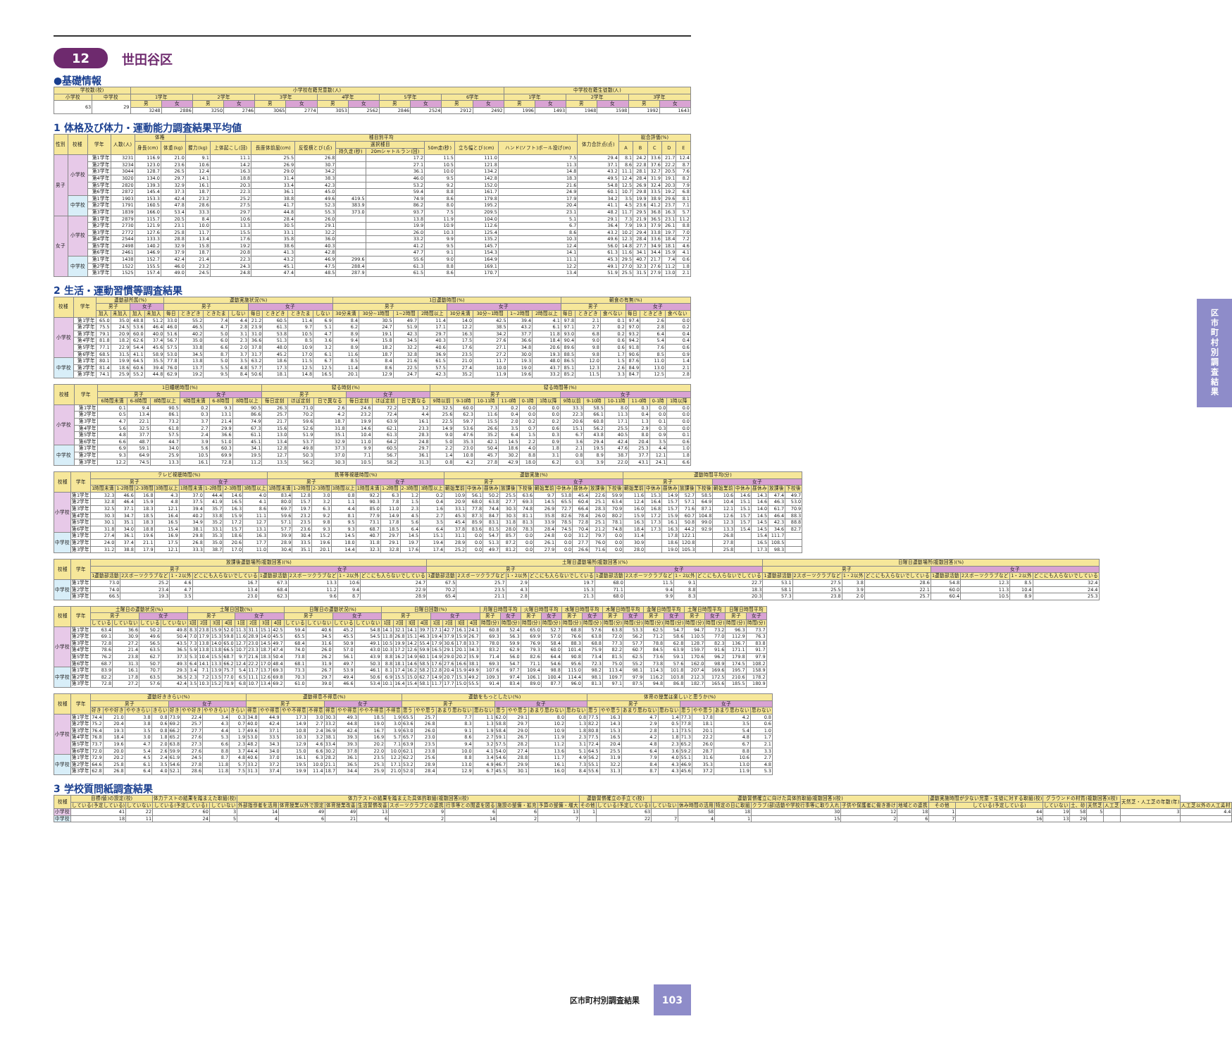12 世田谷区
●基礎情報
| 学校数(校) | | 小学校在籍児童数(人) | | | | | | | | | | | | 中学校在籍生徒数(人) | | | | | |
| --- | --- | --- | --- | --- | --- | --- | --- | --- | --- | --- | --- | --- | --- | --- | --- | --- | --- | --- | --- |
| 小学校 | 中学校 | 1学年 | | 2学年 | | 3学年 | | 4学年 | | 5学年 | | 6学年 | | 1学年 | | 2学年 | | 3学年 | |
| 63 | 29 | 男 | 女 | 男 | 女 | 男 | 女 | 男 | 女 | 男 | 女 | 男 | 女 | 男 | 女 | 男 | 女 | 男 | 女 |
| | | 3248 | 2886 | 3250 | 2746 | 3065 | 2774 | 3053 | 2562 | 2846 | 2524 | 2912 | 2492 | 1996 | 1493 | 1948 | 1598 | 1992 | 1643 |
1 体格及び体力・運動能力調査結果平均値
| 性別 | 校種 | 学年 | 人数(人) | 体格 | | 種目別平均 | | | | | | | | | 体力合計点(点) | 総合評価(%) | | | | |
| --- | --- | --- | --- | --- | --- | --- | --- | --- | --- | --- | --- | --- | --- | --- | --- | --- | --- | --- | --- | --- |
| | | | | 身長(cm) | 体重(kg) | 握力(kg) | 上体起こし(回) | 長座体前屈(cm) | 反復横とび(点) | 選択種目 | | 50m走(秒) | 立ち幅とび(cm) | ハンド(ソフト)ボール投げ(m) | | A | B | C | D | E |
| | | | | | | | | | | 持久走(秒) | 20mシャトルラン(回) | | | | | | | | | |
| 男子 | 小学校 | 第1学年 | 3231 | 116.9 | 21.0 | 9.1 | 11.1 | 25.5 | 26.8 | | 17.2 | 11.5 | 111.0 | 7.5 | 29.4 | 8.1 | 24.2 | 33.6 | 21.7 | 12.4 |
| | | 第2学年 | 3234 | 123.0 | 23.6 | 10.6 | 14.2 | 26.9 | 30.7 | | 27.1 | 10.5 | 121.8 | 11.3 | 37.1 | 8.6 | 22.8 | 37.6 | 22.2 | 8.7 |
| | | 第3学年 | 3044 | 128.7 | 26.5 | 12.4 | 16.3 | 29.0 | 34.2 | | 36.1 | 10.0 | 134.2 | 14.8 | 43.2 | 11.1 | 28.1 | 32.7 | 20.5 | 7.6 |
| | | 第4学年 | 3020 | 134.0 | 29.7 | 14.1 | 18.8 | 31.4 | 38.3 | | 46.0 | 9.5 | 142.8 | 18.3 | 49.5 | 12.4 | 28.4 | 31.9 | 19.1 | 8.2 |
| | | 第5学年 | 2820 | 139.3 | 32.9 | 16.1 | 20.3 | 33.4 | 42.3 | | 53.2 | 9.2 | 152.0 | 21.6 | 54.8 | 12.5 | 26.9 | 32.4 | 20.3 | 7.9 |
| | | 第6学年 | 2872 | 145.4 | 37.3 | 18.7 | 22.3 | 36.1 | 45.0 | | 59.4 | 8.8 | 161.7 | 24.9 | 60.1 | 10.7 | 29.8 | 33.5 | 19.2 | 6.8 |
| | 中学校 | 第1学年 | 1903 | 153.3 | 42.4 | 23.2 | 25.2 | 38.8 | 49.6 | 419.5 | 74.9 | 8.6 | 179.8 | 17.9 | 34.2 | 3.5 | 19.9 | 38.9 | 29.6 | 8.1 |
| | | 第2学年 | 1791 | 160.5 | 47.8 | 28.6 | 27.5 | 41.7 | 52.3 | 383.9 | 86.2 | 8.0 | 195.2 | 20.4 | 41.1 | 4.5 | 23.6 | 41.2 | 23.7 | 7.1 |
| | | 第3学年 | 1839 | 166.0 | 53.4 | 33.3 | 29.7 | 44.8 | 55.3 | 373.0 | 93.7 | 7.5 | 209.5 | 23.1 | 48.2 | 11.7 | 29.5 | 36.8 | 16.3 | 5.7 |
| 女子 | 小学校 | 第1学年 | 2879 | 115.7 | 20.5 | 8.4 | 10.6 | 28.4 | 26.0 | | 13.8 | 11.9 | 104.0 | 5.1 | 29.1 | 7.3 | 21.9 | 36.5 | 23.1 | 11.2 |
| | | 第2学年 | 2730 | 121.9 | 23.1 | 10.0 | 13.3 | 30.5 | 29.1 | | 19.9 | 10.9 | 112.6 | 6.7 | 36.4 | 7.9 | 19.3 | 37.9 | 26.1 | 8.8 |
| | | 第3学年 | 2772 | 127.6 | 25.8 | 11.7 | 15.5 | 33.1 | 32.2 | | 26.0 | 10.3 | 125.4 | 8.6 | 43.2 | 10.2 | 29.4 | 33.8 | 19.7 | 7.0 |
| | | 第4学年 | 2544 | 133.3 | 28.8 | 13.4 | 17.6 | 35.8 | 36.0 | | 33.2 | 9.9 | 135.2 | 10.3 | 49.6 | 12.3 | 28.4 | 33.6 | 18.4 | 7.2 |
| | | 第5学年 | 2498 | 140.2 | 32.9 | 15.8 | 19.2 | 38.6 | 40.3 | | 41.2 | 9.5 | 145.7 | 12.4 | 56.0 | 14.8 | 27.7 | 34.9 | 18.1 | 4.6 |
| | | 第6学年 | 2461 | 146.9 | 37.9 | 18.7 | 20.8 | 41.3 | 42.8 | | 47.7 | 9.1 | 154.3 | 14.1 | 61.3 | 11.6 | 34.1 | 34.4 | 15.9 | 4.1 |
| | 中学校 | 第1学年 | 1438 | 152.7 | 42.4 | 21.4 | 22.3 | 43.2 | 46.9 | 299.6 | 55.6 | 9.0 | 164.9 | 11.1 | 45.3 | 29.5 | 40.7 | 21.7 | 7.4 | 0.6 |
| | | 第2学年 | 1522 | 155.5 | 46.0 | 23.2 | 24.3 | 45.1 | 47.5 | 288.4 | 61.3 | 8.8 | 169.1 | 12.2 | 49.1 | 27.0 | 32.3 | 27.6 | 11.2 | 1.8 |
| | | 第3学年 | 1525 | 157.4 | 49.0 | 24.5 | 24.8 | 47.4 | 48.5 | 287.9 | 61.5 | 8.6 | 170.7 | 13.4 | 51.9 | 25.5 | 31.5 | 27.9 | 13.0 | 2.1 |
2 生活・運動習慣等調査結果
| 校種 | 学年 | 運動部所属(%) | | | | 運動実施状況(%) | | | | | | | | 1日運動時間(%) | | | | | | | | 朝食の有無(%) | | | | | |
| --- | --- | --- | --- | --- | --- | --- | --- | --- | --- | --- | --- | --- | --- | --- | --- | --- | --- | --- | --- | --- | --- | --- | --- | --- | --- | --- | --- |
| | | 男子 | | 女子 | | 男子 | | | | 女子 | | | | 男子 | | | | 女子 | | | | 男子 | | | 女子 | | |
| | | 加入 | 未加入 | 加入 | 未加入 | 毎日 | ときどき | ときたま | しない | 毎日 | ときどき | ときたま | しない | 30分未満 | 30分~1時間 | 1~2時間 | 2時間以上 | 30分未満 | 30分~1時間 | 1~2時間 | 2時間以上 | 毎日 | ときどき | 食べない | 毎日 | ときどき | 食べない |
| 小学校 | 第1学年 | 65.0 | 35.0 | 48.8 | 51.2 | 33.0 | 55.2 | 7.4 | 4.4 | 21.2 | 60.5 | 11.4 | 6.9 | 8.4 | 30.5 | 49.7 | 11.4 | 14.0 | 42.5 | 39.4 | 4.1 | 97.8 | 2.1 | 0.1 | 97.4 | 2.6 | 0.0 |
| | 第2学年 | 75.5 | 24.5 | 53.6 | 46.4 | 46.0 | 46.5 | 4.7 | 2.8 | 23.9 | 61.3 | 9.7 | 5.1 | 6.2 | 24.7 | 51.9 | 17.1 | 12.2 | 38.5 | 43.2 | 6.1 | 97.1 | 2.7 | 0.2 | 97.0 | 2.8 | 0.2 |
| | 第3学年 | 79.1 | 20.9 | 60.0 | 40.0 | 51.6 | 40.2 | 5.0 | 3.1 | 31.0 | 53.8 | 10.5 | 4.7 | 8.9 | 19.1 | 42.3 | 29.7 | 16.3 | 34.2 | 37.7 | 11.8 | 93.0 | 6.8 | 0.2 | 93.2 | 6.4 | 0.4 |
| | 第4学年 | 81.8 | 18.2 | 62.6 | 37.4 | 56.7 | 35.0 | 6.0 | 2.3 | 36.6 | 51.3 | 8.5 | 3.6 | 9.4 | 15.8 | 34.5 | 40.3 | 17.5 | 27.6 | 36.6 | 18.4 | 90.4 | 9.0 | 0.6 | 94.2 | 5.4 | 0.4 |
| | 第5学年 | 77.1 | 22.9 | 54.4 | 45.6 | 57.5 | 33.8 | 6.6 | 2.0 | 37.8 | 48.0 | 10.9 | 3.2 | 8.9 | 18.2 | 32.2 | 40.6 | 17.6 | 27.1 | 34.8 | 20.6 | 89.6 | 9.8 | 0.6 | 91.8 | 7.6 | 0.6 |
| | 第6学年 | 68.5 | 31.5 | 41.1 | 58.9 | 53.0 | 34.5 | 8.7 | 3.7 | 31.7 | 45.2 | 17.0 | 6.1 | 11.6 | 18.7 | 32.8 | 36.9 | 23.5 | 27.2 | 30.0 | 19.3 | 88.5 | 9.8 | 1.7 | 90.6 | 8.5 | 0.9 |
| 中学校 | 第1学年 | 80.1 | 19.9 | 64.5 | 35.5 | 77.8 | 13.8 | 5.0 | 3.5 | 63.2 | 18.6 | 11.5 | 6.7 | 8.5 | 8.4 | 21.6 | 61.5 | 21.0 | 11.7 | 19.3 | 48.0 | 86.5 | 12.0 | 1.5 | 87.6 | 11.0 | 1.4 |
| | 第2学年 | 81.4 | 18.6 | 60.6 | 39.4 | 76.0 | 13.7 | 5.5 | 4.8 | 57.7 | 17.3 | 12.5 | 12.5 | 11.4 | 8.6 | 22.5 | 57.5 | 27.4 | 10.0 | 19.0 | 43.7 | 85.1 | 12.3 | 2.6 | 84.9 | 13.0 | 2.1 |
| | 第3学年 | 74.1 | 25.9 | 55.2 | 44.8 | 62.9 | 19.2 | 9.5 | 8.4 | 50.6 | 18.1 | 14.8 | 16.5 | 20.1 | 12.9 | 24.7 | 42.3 | 35.2 | 11.9 | 19.6 | 33.2 | 85.2 | 11.5 | 3.3 | 84.7 | 12.5 | 2.8 |
| 校種 | 学年 | 1日睡眠時間(%) | | | | | | 寝る時刻(%) | | | | | | 寝る時間帯(%) | | | | | | | | | | | |
| --- | --- | --- | --- | --- | --- | --- | --- | --- | --- | --- | --- | --- | --- | --- | --- | --- | --- | --- | --- | --- | --- | --- | --- | --- | --- |
| | | 男子 | | | 女子 | | | 男子 | | | 女子 | | | 男子 | | | | | | 女子 | | | | | |
| | | 6時間未満 | 6-8時間 | 8時間以上 | 6時間未満 | 6-8時間 | 8時間以上 | 毎日定刻 | ほぼ定刻 | 日で異なる | 毎日定刻 | ほぼ定刻 | 日で異なる | 9時以前 | 9-10時 | 10-11時 | 11-0時 | 0-1時 | 1時以降 | 9時以前 | 9-10時 | 10-11時 | 11-0時 | 0-1時 | 1時以降 |
| 小学校 | 第1学年 | 0.1 | 9.4 | 90.5 | 0.2 | 9.3 | 90.5 | 26.3 | 71.0 | 2.6 | 24.6 | 72.2 | 3.2 | 32.5 | 60.0 | 7.3 | 0.2 | 0.0 | 0.0 | 33.3 | 58.5 | 8.0 | 0.3 | 0.0 | 0.0 |
| | 第2学年 | 0.5 | 13.4 | 86.1 | 0.3 | 13.1 | 86.6 | 25.7 | 70.2 | 4.2 | 23.2 | 72.4 | 4.4 | 25.6 | 62.3 | 11.6 | 0.4 | 0.0 | 0.0 | 22.3 | 66.1 | 11.3 | 0.4 | 0.0 | 0.0 |
| | 第3学年 | 4.7 | 22.1 | 73.2 | 3.7 | 21.4 | 74.9 | 21.7 | 59.6 | 18.7 | 19.9 | 63.9 | 16.1 | 22.5 | 59.7 | 15.5 | 2.0 | 0.2 | 0.2 | 20.6 | 60.8 | 17.1 | 1.3 | 0.1 | 0.0 |
| | 第4学年 | 5.6 | 32.5 | 61.8 | 2.7 | 29.9 | 67.3 | 15.6 | 52.6 | 31.8 | 14.6 | 62.1 | 23.3 | 14.9 | 53.6 | 26.6 | 3.5 | 0.7 | 0.6 | 15.1 | 56.2 | 25.5 | 2.9 | 0.3 | 0.0 |
| | 第5学年 | 4.8 | 37.7 | 57.5 | 2.4 | 36.6 | 61.1 | 13.0 | 51.9 | 35.1 | 10.4 | 61.3 | 28.3 | 9.0 | 47.6 | 35.2 | 6.4 | 1.5 | 0.3 | 6.7 | 43.8 | 40.5 | 8.0 | 0.9 | 0.1 |
| | 第6学年 | 6.6 | 48.7 | 44.7 | 3.9 | 51.0 | 45.1 | 13.4 | 53.7 | 32.9 | 11.0 | 64.2 | 24.8 | 5.0 | 35.3 | 42.1 | 14.5 | 2.2 | 0.9 | 3.6 | 29.4 | 42.4 | 20.4 | 3.5 | 0.6 |
| 中学校 | 第1学年 | 6.9 | 59.1 | 34.0 | 5.6 | 60.3 | 34.1 | 12.8 | 49.8 | 37.3 | 9.9 | 60.5 | 29.7 | 2.2 | 23.0 | 50.4 | 18.6 | 4.0 | 1.8 | 2.1 | 19.5 | 47.6 | 25.3 | 4.4 | 1.0 |
| | 第2学年 | 9.3 | 64.9 | 25.9 | 10.5 | 69.9 | 19.5 | 12.7 | 50.3 | 37.0 | 7.1 | 56.7 | 36.1 | 1.4 | 10.8 | 45.7 | 30.2 | 8.8 | 3.1 | 0.8 | 8.9 | 38.7 | 37.7 | 12.1 | 1.8 |
| | 第3学年 | 12.2 | 74.5 | 13.3 | 16.1 | 72.8 | 11.2 | 13.5 | 56.2 | 30.3 | 10.5 | 58.2 | 31.3 | 0.8 | 4.2 | 27.8 | 42.9 | 18.0 | 6.2 | 0.3 | 3.9 | 22.0 | 43.1 | 24.1 | 6.6 |
| 校種 | 学年 | テレビ視聴時間(%) | | | | | | | | 携帯等視聴時間(%) | | | | | | | | 運動実施(%) | | | | | | | | | | 運動時間平均(分) | | | | | | | | | |
| --- | --- | --- | --- | --- | --- | --- | --- | --- | --- | --- | --- | --- | --- | --- | --- | --- | --- | --- | --- | --- | --- | --- | --- | --- | --- | --- | --- | --- | --- | --- | --- | --- | --- | --- | --- | --- | --- |
| | | 男子 | | | | 女子 | | | | 男子 | | | | 女子 | | | | 男子 | | | | | 女子 | | | | | 男子 | | | | | 女子 | | | | |
| | | 1時間未満 | 1-2時間 | 2-3時間 | 3時間以上 | 1時間未満 | 1-2時間 | 2-3時間 | 3時間以上 | 1時間未満 | 1-2時間 | 2-3時間 | 3時間以上 | 1時間未満 | 1-2時間 | 2-3時間 | 3時間以上 | 朝始業前 | 中休み | 昼休み | 放課後 | 下校後 | 朝始業前 | 中休み | 昼休み | 放課後 | 下校後 | 朝始業前 | 中休み | 昼休み | 放課後 | 下校後 | 朝始業前 | 中休み | 昼休み | 放課後 | 下校後 |
| 小学校 | 第1学年 | 32.3 | 46.6 | 16.8 | 4.3 | 37.0 | 44.4 | 14.6 | 4.0 | 83.4 | 12.8 | 3.0 | 0.8 | 92.2 | 6.3 | 1.2 | 0.2 | 10.9 | 56.1 | 50.2 | 25.5 | 63.6 | 9.7 | 53.8 | 45.4 | 22.6 | 59.9 | 11.6 | 15.3 | 14.9 | 52.7 | 58.5 | 10.6 | 14.6 | 14.3 | 47.4 | 49.7 |
| | 第2学年 | 32.8 | 46.4 | 15.9 | 4.8 | 37.5 | 41.9 | 16.5 | 4.1 | 80.0 | 15.7 | 3.2 | 1.1 | 90.3 | 7.8 | 1.5 | 0.4 | 20.9 | 68.0 | 63.8 | 27.7 | 69.3 | 14.5 | 65.5 | 60.4 | 25.1 | 63.4 | 12.4 | 16.4 | 15.7 | 57.1 | 64.9 | 10.4 | 15.1 | 14.6 | 46.3 | 53.0 |
| | 第3学年 | 32.5 | 37.1 | 18.3 | 12.1 | 39.4 | 35.7 | 16.3 | 8.6 | 69.7 | 19.7 | 6.3 | 4.4 | 85.0 | 11.0 | 2.3 | 1.6 | 33.1 | 77.8 | 74.4 | 30.3 | 74.8 | 26.9 | 72.7 | 66.4 | 28.3 | 70.9 | 16.0 | 16.8 | 15.7 | 71.6 | 87.1 | 12.1 | 15.1 | 14.0 | 61.7 | 70.9 |
| | 第4学年 | 30.3 | 34.7 | 18.5 | 16.4 | 40.2 | 33.8 | 15.9 | 11.1 | 59.6 | 23.2 | 9.2 | 8.1 | 77.9 | 14.9 | 4.5 | 2.7 | 45.3 | 87.3 | 84.7 | 30.3 | 81.1 | 35.8 | 82.6 | 78.4 | 26.0 | 80.2 | 15.9 | 17.2 | 15.9 | 60.7 | 104.8 | 12.6 | 15.7 | 14.5 | 46.4 | 88.3 |
| | 第5学年 | 30.1 | 35.1 | 18.3 | 16.5 | 34.9 | 35.2 | 17.2 | 12.7 | 57.1 | 23.5 | 9.8 | 9.5 | 73.1 | 17.8 | 5.6 | 3.5 | 45.4 | 85.9 | 83.1 | 31.8 | 81.3 | 33.9 | 78.5 | 72.8 | 25.1 | 78.1 | 16.3 | 17.3 | 16.1 | 50.8 | 99.0 | 12.3 | 15.7 | 14.5 | 42.3 | 88.8 |
| | 第6学年 | 31.8 | 34.0 | 18.8 | 15.4 | 38.1 | 33.1 | 15.7 | 13.1 | 57.7 | 23.6 | 9.3 | 9.3 | 68.7 | 18.5 | 6.4 | 6.4 | 37.8 | 83.6 | 81.5 | 28.0 | 78.3 | 28.4 | 74.5 | 70.4 | 21.2 | 74.8 | 18.4 | 17.3 | 16.3 | 44.2 | 92.9 | 13.3 | 15.4 | 14.5 | 34.6 | 82.7 |
| 中学校 | 第1学年 | 27.4 | 36.1 | 19.6 | 16.9 | 29.8 | 35.3 | 18.6 | 16.3 | 39.9 | 30.4 | 15.2 | 14.5 | 40.7 | 29.7 | 14.5 | 15.1 | 31.1 | 0.0 | 54.7 | 85.7 | 0.0 | 24.8 | 0.0 | 31.2 | 79.7 | 0.0 | 31.4 | | 17.8 | 122.1 | | 26.8 | | 15.4 | 111.7 | |
| | 第2学年 | 24.0 | 37.4 | 21.1 | 17.5 | 26.8 | 35.0 | 20.6 | 17.7 | 28.9 | 33.5 | 19.6 | 18.0 | 31.8 | 29.1 | 19.7 | 19.4 | 28.9 | 0.0 | 51.3 | 87.2 | 0.0 | 26.1 | 0.0 | 27.7 | 76.0 | 0.0 | 30.9 | | 18.6 | 120.8 | | 27.8 | | 16.5 | 108.5 | |
| | 第3学年 | 31.2 | 38.8 | 17.9 | 12.1 | 33.3 | 38.7 | 17.0 | 11.0 | 30.4 | 35.1 | 20.1 | 14.4 | 32.3 | 32.8 | 17.6 | 17.4 | 25.2 | 0.0 | 49.7 | 81.2 | 0.0 | 27.9 | 0.0 | 26.6 | 71.6 | 0.0 | 28.0 | | 19.0 | 105.3 | | 25.8 | | 17.3 | 98.3 | |
| 校種 | 学年 | 放課後運動場所(複数回答)(%) | | | | | | | | 土曜日運動場所(複数回答)(%) | | | | | | | | 日曜日運動場所(複数回答)(%) | | | | | | | |
| --- | --- | --- | --- | --- | --- | --- | --- | --- | --- | --- | --- | --- | --- | --- | --- | --- | --- | --- | --- | --- | --- | --- | --- | --- | --- |
| | | 男子 | | | | 女子 | | | | 男子 | | | | 女子 | | | | 男子 | | | | 女子 | | | |
| | | 1運動部活動 | 2スポーツクラブなど | 1・2以外 | どこにも入らないでしている | 1運動部活動 | 2スポーツクラブなど | 1・2以外 | どこにも入らないでしている | 1運動部活動 | 2スポーツクラブなど | 1・2以外 | どこにも入らないでしている | 1運動部活動 | 2スポーツクラブなど | 1・2以外 | どこにも入らないでしている | 1運動部活動 | 2スポーツクラブなど | 1・2以外 | どこにも入らないでしている | 1運動部活動 | 2スポーツクラブなど | 1・2以外 | どこにも入らないでしている |
| 中学校 | 第1学年 | 73.0 | 25.2 | 4.6 | 16.7 | 67.3 | 13.3 | 10.6 | 24.7 | 67.5 | 25.7 | 2.9 | 19.7 | 68.0 | 11.5 | 9.1 | 22.7 | 53.1 | 27.5 | 3.8 | 28.6 | 54.8 | 12.3 | 8.5 | 32.4 |
| | 第2学年 | 74.0 | 23.4 | 4.7 | 13.4 | 68.4 | 11.2 | 9.4 | 22.9 | 70.2 | 23.5 | 4.3 | 15.3 | 71.1 | 9.4 | 8.8 | 18.3 | 58.1 | 25.5 | 3.9 | 22.1 | 60.0 | 11.3 | 10.4 | 24.4 |
| | 第3学年 | 66.5 | 19.3 | 3.5 | 23.0 | 62.3 | 9.6 | 8.7 | 28.9 | 65.4 | 21.1 | 2.8 | 21.3 | 68.0 | 9.9 | 8.3 | 20.3 | 57.3 | 23.8 | 2.0 | 25.7 | 60.4 | 10.5 | 8.9 | 25.3 |
| 校種 | 学年 | 土曜日の運動状況(%) | | | | 土曜日回数(%) | | | | | | | | 日曜日の運動状況(%) | | | | 日曜日回数(%) | | | | | | | | 月曜日時間平均 | | 火曜日時間平均 | | 水曜日時間平均 | | 木曜日時間平均 | | 金曜日時間平均 | | 土曜日時間平均 | | 日曜日時間平均 | |
| --- | --- | --- | --- | --- | --- | --- | --- | --- | --- | --- | --- | --- | --- | --- | --- | --- | --- | --- | --- | --- | --- | --- | --- | --- | --- | --- | --- | --- | --- | --- | --- | --- | --- | --- | --- | --- | --- | --- | --- |
| | | 男子 | | 女子 | | 男子 | | | | 女子 | | | | 男子 | | 女子 | | 男子 | | | | 女子 | | | | 男子 | 女子 | 男子 | 女子 | 男子 | 女子 | 男子 | 女子 | 男子 | 女子 | 男子 | 女子 | 男子 | 女子 |
| | | している | していない | している | していない | 1回 | 2回 | 3回 | 4回 | 1回 | 2回 | 3回 | 4回 | している | していない | している | していない | 1回 | 2回 | 3回 | 4回 | 1回 | 2回 | 3回 | 4回 | 時間(分) | 時間(分) | 時間(分) | 時間(分) | 時間(分) | 時間(分) | 時間(分) | 時間(分) | 時間(分) | 時間(分) | 時間(分) | 時間(分) | 時間(分) | 時間(分) |
| 小学校 | 第1学年 | 63.4 | 36.6 | 50.2 | 49.8 | 8.3 | 23.8 | 15.9 | 52.0 | 11.3 | 31.1 | 15.1 | 42.5 | 59.4 | 40.6 | 45.2 | 54.8 | 14.1 | 32.1 | 14.1 | 39.7 | 17.1 | 42.7 | 16.1 | 24.1 | 60.8 | 52.4 | 65.0 | 52.7 | 68.8 | 57.6 | 63.8 | 53.3 | 62.5 | 54.7 | 94.7 | 73.2 | 96.3 | 73.7 |
| | 第2学年 | 69.1 | 30.9 | 49.6 | 50.4 | 7.0 | 17.9 | 15.3 | 59.8 | 11.6 | 28.9 | 14.0 | 45.5 | 65.5 | 34.5 | 45.5 | 54.5 | 11.8 | 26.8 | 15.1 | 46.3 | 19.4 | 37.9 | 15.9 | 26.7 | 69.3 | 56.3 | 69.9 | 57.0 | 76.6 | 63.8 | 72.0 | 56.2 | 71.2 | 58.6 | 110.5 | 77.0 | 112.9 | 76.3 |
| | 第3学年 | 72.8 | 27.2 | 56.5 | 43.5 | 7.3 | 13.8 | 14.0 | 65.0 | 12.7 | 23.0 | 14.5 | 49.7 | 68.4 | 31.6 | 50.9 | 49.1 | 10.5 | 19.9 | 14.2 | 55.4 | 17.9 | 30.6 | 17.8 | 33.7 | 78.0 | 59.9 | 76.9 | 58.4 | 88.3 | 68.8 | 77.3 | 57.7 | 78.8 | 62.8 | 128.7 | 82.3 | 136.7 | 83.8 |
| | 第4学年 | 78.6 | 21.4 | 63.5 | 36.5 | 5.9 | 13.8 | 13.8 | 66.5 | 10.7 | 23.3 | 18.7 | 47.4 | 74.0 | 26.0 | 57.0 | 43.0 | 10.3 | 17.2 | 12.6 | 59.9 | 16.5 | 29.1 | 20.1 | 34.3 | 83.2 | 62.9 | 79.3 | 60.0 | 101.4 | 75.9 | 82.2 | 60.7 | 84.5 | 63.9 | 159.7 | 91.6 | 171.1 | 91.7 |
| | 第5学年 | 76.2 | 23.8 | 62.7 | 37.3 | 5.3 | 10.4 | 15.5 | 68.7 | 9.7 | 21.6 | 18.3 | 50.4 | 73.8 | 26.2 | 56.1 | 43.9 | 8.8 | 16.2 | 14.9 | 60.1 | 14.9 | 29.0 | 20.2 | 35.9 | 71.4 | 56.0 | 82.6 | 64.4 | 90.8 | 73.4 | 81.5 | 62.5 | 73.6 | 59.1 | 170.6 | 96.2 | 179.8 | 97.9 |
| | 第6学年 | 68.7 | 31.3 | 50.7 | 49.3 | 6.4 | 14.1 | 13.3 | 66.2 | 12.4 | 22.2 | 17.0 | 48.4 | 68.1 | 31.9 | 49.7 | 50.3 | 8.8 | 18.1 | 14.6 | 58.5 | 17.6 | 27.6 | 16.6 | 38.1 | 69.3 | 54.7 | 71.1 | 54.6 | 95.6 | 72.3 | 75.0 | 55.2 | 73.8 | 57.6 | 162.0 | 98.9 | 174.5 | 108.2 |
| 中学校 | 第1学年 | 83.9 | 16.1 | 70.7 | 29.3 | 3.4 | 7.1 | 13.9 | 75.7 | 5.4 | 11.7 | 13.7 | 69.3 | 73.3 | 26.7 | 53.9 | 46.1 | 8.1 | 17.4 | 16.2 | 58.2 | 12.8 | 20.4 | 15.9 | 49.9 | 107.6 | 97.7 | 109.4 | 98.8 | 115.0 | 98.2 | 113.4 | 98.1 | 114.3 | 101.8 | 207.4 | 169.6 | 195.7 | 158.9 |
| | 第2学年 | 82.2 | 17.8 | 63.5 | 36.5 | 2.3 | 7.2 | 13.5 | 77.0 | 6.5 | 11.1 | 12.6 | 69.8 | 70.3 | 29.7 | 49.4 | 50.6 | 6.9 | 15.5 | 15.0 | 62.7 | 14.9 | 20.7 | 15.3 | 49.2 | 109.3 | 97.4 | 106.1 | 100.4 | 114.4 | 98.1 | 109.7 | 97.9 | 116.2 | 103.8 | 212.3 | 172.5 | 210.6 | 178.2 |
| | 第3学年 | 72.8 | 27.2 | 57.6 | 42.4 | 3.5 | 10.3 | 15.2 | 70.9 | 6.8 | 10.7 | 13.4 | 69.2 | 61.0 | 39.0 | 46.6 | 53.4 | 10.1 | 16.4 | 15.4 | 58.1 | 11.7 | 17.7 | 15.0 | 55.5 | 91.4 | 83.4 | 89.0 | 87.7 | 96.0 | 81.3 | 97.1 | 87.5 | 94.8 | 86.8 | 182.7 | 165.6 | 185.5 | 180.9 |
| 校種 | 学年 | 運動好ききらい(%) | | | | | | | | 運動得意不得意(%) | | | | | | | | 運動をもっとしたい(%) | | | | | | | | 体育の授業は楽しいと思うか(%) | | | | | | | |
| --- | --- | --- | --- | --- | --- | --- | --- | --- | --- | --- | --- | --- | --- | --- | --- | --- | --- | --- | --- | --- | --- | --- | --- | --- | --- | --- | --- | --- | --- | --- | --- | --- | --- |
| | | 男子 | | | | 女子 | | | | 男子 | | | | 女子 | | | | 男子 | | | | 女子 | | | | 男子 | | | | 女子 | | | |
| | | 好き | やや好き | ややきらい | きらい | 好き | やや好き | ややきらい | きらい | 得意 | やや得意 | やや不得意 | 不得意 | 得意 | やや得意 | やや不得意 | 不得意 | 思う | やや思う | あまり思わない | 思わない | 思う | やや思う | あまり思わない | 思わない | 思う | やや思う | あまり思わない | 思わない | 思う | やや思う | あまり思わない | 思わない |
| 小学校 | 第1学年 | 74.4 | 21.0 | 3.8 | 0.8 | 73.9 | 22.4 | 3.4 | 0.3 | 34.8 | 44.9 | 17.3 | 3.0 | 30.3 | 49.3 | 18.5 | 1.9 | 65.5 | 25.7 | 7.7 | 1.1 | 62.0 | 29.1 | 8.0 | 0.8 | 77.5 | 16.3 | 4.7 | 1.4 | 77.3 | 17.8 | 4.2 | 0.8 |
| | 第2学年 | 75.2 | 20.4 | 3.8 | 0.6 | 69.2 | 25.7 | 4.3 | 0.7 | 40.0 | 42.4 | 14.9 | 2.7 | 33.2 | 44.8 | 19.0 | 3.0 | 63.6 | 26.8 | 8.3 | 1.3 | 58.8 | 29.7 | 10.2 | 1.3 | 82.2 | 14.3 | 2.9 | 0.5 | 77.8 | 18.1 | 3.5 | 0.6 |
| | 第3学年 | 76.4 | 19.3 | 3.5 | 0.8 | 66.2 | 27.7 | 4.4 | 1.7 | 49.6 | 37.1 | 10.8 | 2.4 | 36.9 | 42.4 | 16.7 | 3.9 | 63.0 | 26.0 | 9.1 | 1.9 | 58.4 | 29.0 | 10.9 | 1.8 | 80.8 | 15.3 | 2.8 | 1.1 | 73.5 | 20.1 | 5.4 | 1.0 |
| | 第4学年 | 76.8 | 18.4 | 3.0 | 1.8 | 65.2 | 27.6 | 5.3 | 1.9 | 53.0 | 33.5 | 10.3 | 3.2 | 38.1 | 39.3 | 16.9 | 5.7 | 65.7 | 23.0 | 8.6 | 2.7 | 59.1 | 26.7 | 11.9 | 2.3 | 77.5 | 16.5 | 4.2 | 1.8 | 71.3 | 22.2 | 4.8 | 1.7 |
| | 第5学年 | 73.7 | 19.6 | 4.7 | 2.0 | 63.8 | 27.3 | 6.6 | 2.3 | 48.2 | 34.3 | 12.9 | 4.6 | 33.4 | 39.3 | 20.2 | 7.1 | 63.9 | 23.5 | 9.4 | 3.2 | 57.5 | 28.2 | 11.2 | 3.1 | 72.4 | 20.4 | 4.8 | 2.3 | 65.2 | 26.0 | 6.7 | 2.1 |
| | 第6学年 | 72.0 | 20.0 | 5.4 | 2.6 | 59.9 | 27.6 | 8.8 | 3.7 | 44.4 | 34.0 | 15.0 | 6.6 | 30.2 | 37.8 | 22.0 | 10.0 | 62.1 | 23.8 | 10.0 | 4.1 | 54.0 | 27.4 | 13.6 | 5.1 | 64.5 | 25.5 | 6.4 | 3.6 | 59.2 | 28.7 | 8.8 | 3.3 |
| 中学校 | 第1学年 | 72.9 | 20.2 | 4.5 | 2.4 | 61.9 | 24.5 | 8.7 | 4.8 | 40.6 | 37.0 | 16.1 | 6.3 | 28.2 | 36.1 | 23.5 | 12.2 | 62.2 | 25.6 | 8.8 | 3.4 | 54.6 | 28.8 | 11.7 | 4.9 | 56.2 | 31.9 | 7.9 | 4.0 | 55.1 | 31.6 | 10.6 | 2.7 |
| | 第2学年 | 64.6 | 25.8 | 6.1 | 3.5 | 54.6 | 27.8 | 11.8 | 5.7 | 33.2 | 37.2 | 19.5 | 10.0 | 21.1 | 36.5 | 25.3 | 17.1 | 53.2 | 28.9 | 13.0 | 4.9 | 46.7 | 29.9 | 16.1 | 7.3 | 55.1 | 32.2 | 8.4 | 4.3 | 46.9 | 35.3 | 13.0 | 4.8 |
| | 第3学年 | 62.8 | 26.8 | 6.4 | 4.0 | 52.1 | 28.6 | 11.8 | 7.5 | 31.3 | 37.4 | 19.9 | 11.4 | 18.7 | 34.4 | 25.9 | 21.0 | 52.0 | 28.4 | 12.9 | 6.7 | 45.5 | 30.1 | 16.0 | 8.4 | 55.6 | 31.3 | 8.7 | 4.3 | 45.6 | 37.2 | 11.9 | 5.3 |
3 学校質問紙調査結果
| 校種 | 目標(値)の設定(校) | | 体力テストの結果を踏まえた取組(校) | | 体力テストの結果を踏まえた具体的取組(複数回答)(校) | | | | | | | | 運動習慣確立の手立て(校) | | 運動習慣確立に向けた具体的取組(複数回答)(校) | | | | | | 運動実施時間が少ない児童・生徒に対する取組(校) | | グラウンドの材質(複数回答)(校) | | | | 天然芝・人工芝の年数(年) | |
| --- | --- | --- | --- | --- | --- | --- | --- | --- | --- | --- | --- | --- | --- | --- | --- | --- | --- | --- | --- | --- | --- | --- | --- | --- | --- | --- | --- | --- |
| | している(予定している) | していない | している(予定している) | していない | 外部指導者を活用 | 体育授業以外で設定 | 体育授業改善 | 生活習慣改善 | スポーツクラブとの連携 | 行事等との関連を図る | 施設の整備・拡充 | 予算の整備・増大 | その他 | している(予定している) | していない | 休み時間の活用 | 特定の日に取組 | クラブ(部)活動や学校行事等に取り入れ | 子供や保護者に働き掛け | 地域との連携 | その他 | している(予定している) | していない | 土、砂 | 天然芝 | 人工芝 | | 人工芝以外の人工素材 |
| 小学校 | 41 | 22 | 60 | 3 | 14 | 49 | 49 | 13 | 9 | 6 | 6 | 13 | 1 | 63 | | 58 | 18 | 30 | 12 | 18 | 1 | 44 | 19 | 58 | 5 | | 3 | 4.4 |
| 中学校 | 18 | 11 | 24 | 5 | 4 | 6 | 21 | 6 | 2 | 14 | 2 | 7 | | 22 | 7 | 4 | 1 | 15 | 2 | 6 | 7 | 16 | 13 | 29 | | | | |
区市町村別調査結果 103
区
市
町
村
別
調
査
結
果